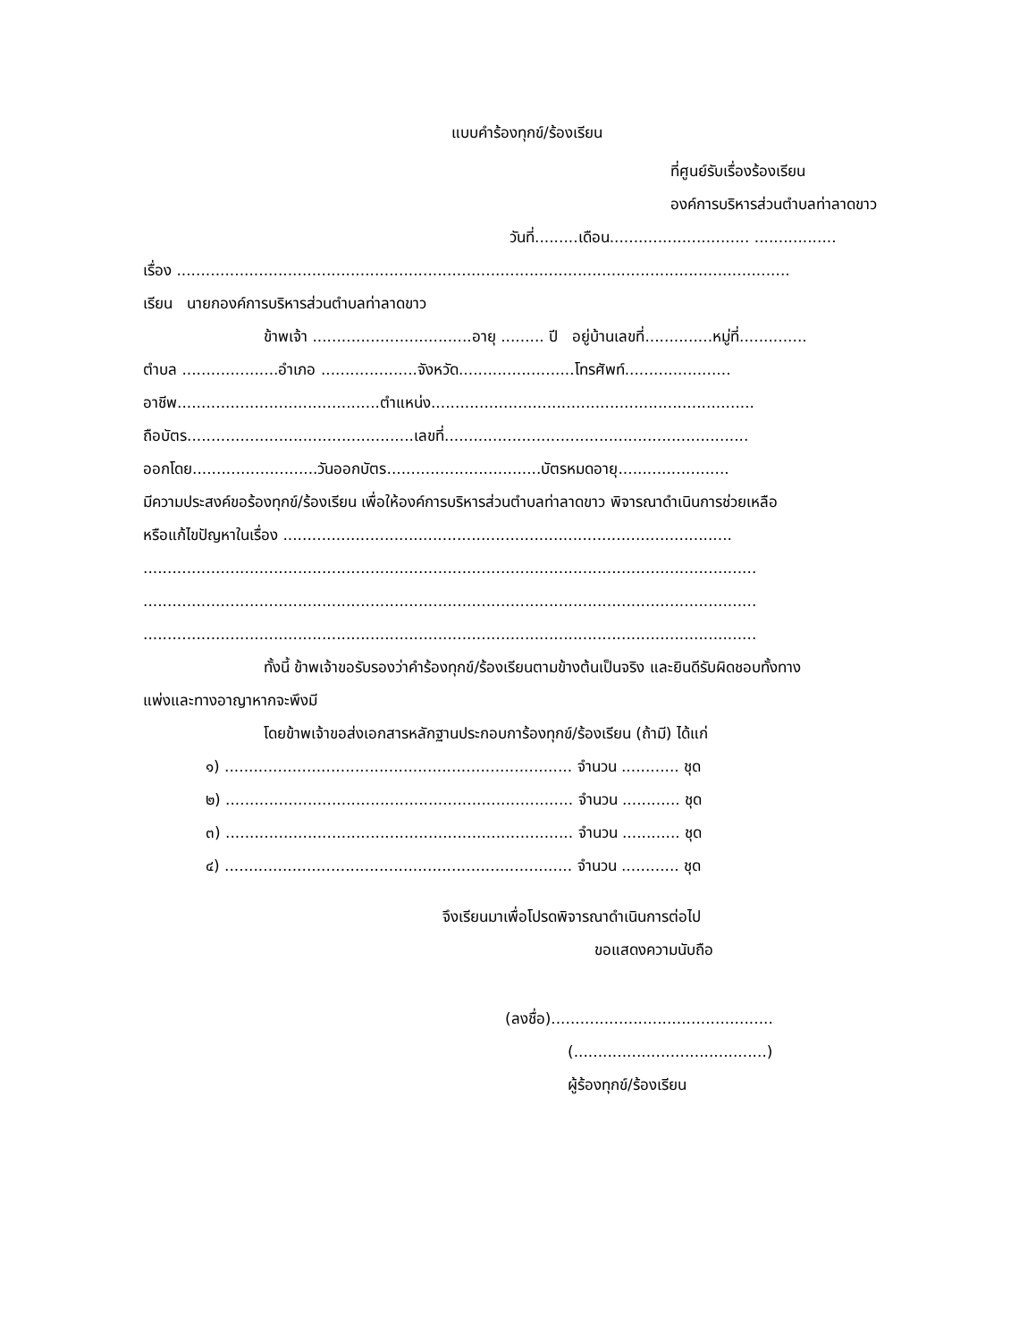แบบคำร้องทุกข์/ร้องเรียน
ที่ศูนย์รับเรื่องร้องเรียน
องค์การบริหารส่วนตำบลท่าลาดขาว
วันที่.........เดือน............................. .................
เรื่อง ...............................................................................................................................
เรียน นายกองค์การบริหารส่วนตำบลท่าลาดขาว
ข้าพเจ้า .................................อายุ ......... ปี อยู่บ้านเลขที่..............หมู่ที่..............
ตำบล ....................อำเภอ ....................จังหวัด........................โทรศัพท์......................
อาชีพ..........................................ตำแหน่ง...................................................................
ถือบัตร...............................................เลขที่...............................................................
ออกโดย..........................วันออกบัตร................................บัตรหมดอายุ.......................
มีความประสงค์ขอร้องทุกข์/ร้องเรียน เพื่อให้องค์การบริหารส่วนตำบลท่าลาดขาว พิจารณาดำเนินการช่วยเหลือ
หรือแก้ไขปัญหาในเรื่อง .............................................................................................
...............................................................................................................................
...............................................................................................................................
...............................................................................................................................
ทั้งนี้ ข้าพเจ้าขอรับรองว่าคำร้องทุกข์/ร้องเรียนตามข้างต้นเป็นจริง และยินดีรับผิดชอบทั้งทาง
แพ่งและทางอาญาหากจะพึงมี
โดยข้าพเจ้าขอส่งเอกสารหลักฐานประกอบการ้องทุกข์/ร้องเรียน (ถ้ามี) ได้แก่
๑) ........................................................................ จำนวน ............ ชุด
๒) ........................................................................ จำนวน ............ ชุด
๓) ........................................................................ จำนวน ............ ชุด
๔) ........................................................................ จำนวน ............ ชุด
จึงเรียนมาเพื่อโปรดพิจารณาดำเนินการต่อไป
ขอแสดงความนับถือ
(ลงชื่อ)..............................................
(........................................)
ผู้ร้องทุกข์/ร้องเรียน